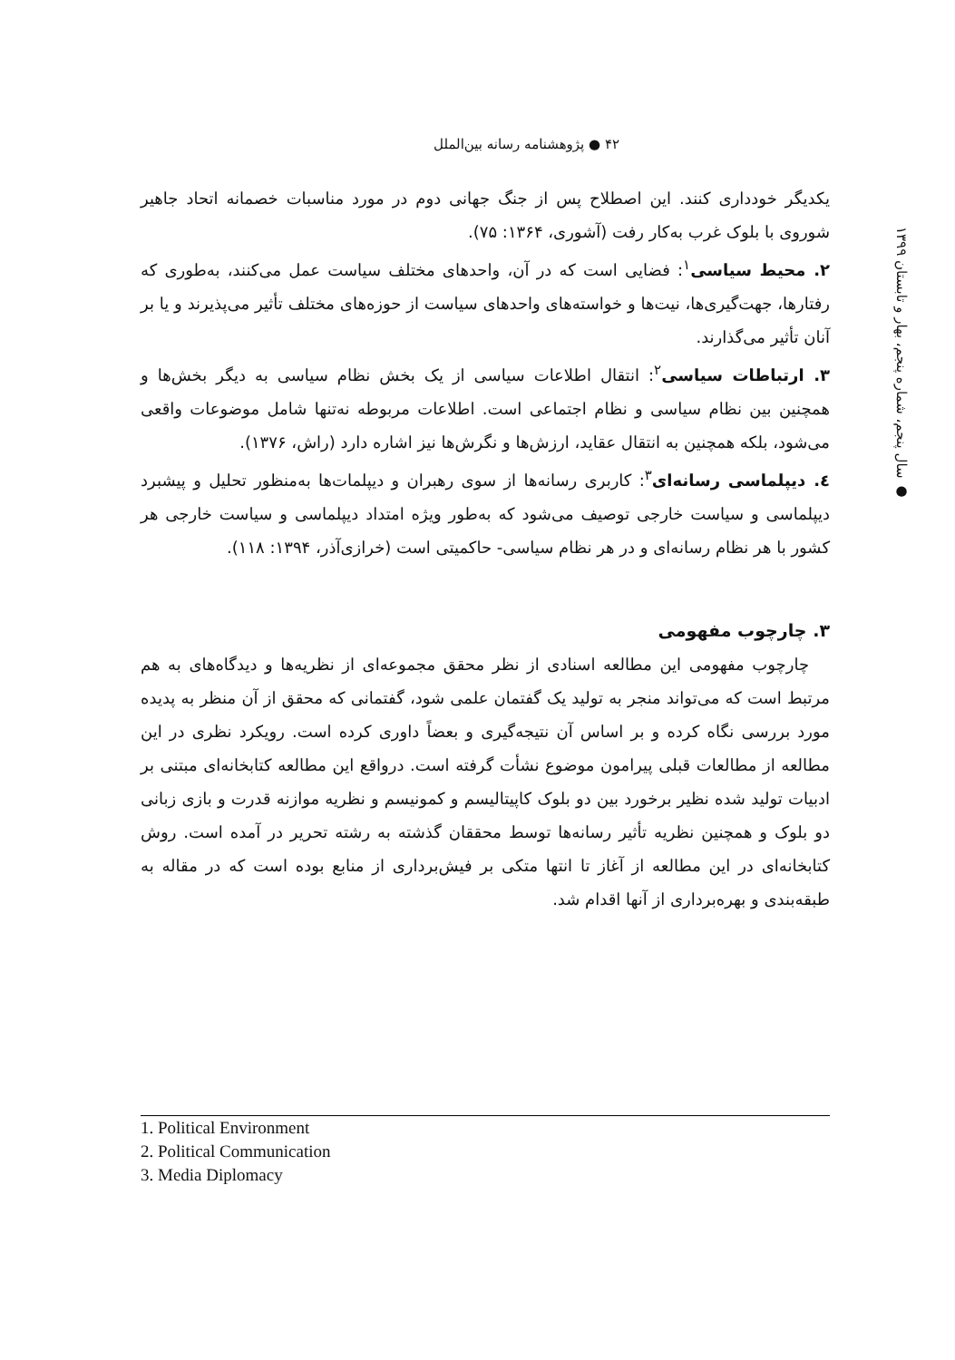۴۲ ● پژوهشنامه رسانه بین‌الملل
● سال پنجم، شماره پنجم، بهار و تابستان ۱۳۹۹
یکدیگر خودداری کنند. این اصطلاح پس از جنگ جهانی دوم در مورد مناسبات خصمانه اتحاد جاهیر شوروی با بلوک غرب به‌کار رفت (آشوری، ۱۳۶۴: ۷۵).
۲. محیط سیاسی<sup>۱</sup>: فضایی است که در آن، واحدهای مختلف سیاست عمل می‌کنند، به‌طوری که رفتارها، جهت‌گیری‌ها، نیت‌ها و خواسته‌های واحدهای سیاست از حوزه‌های مختلف تأثیر می‌پذیرند و یا بر آنان تأثیر می‌گذارند.
۳. ارتباطات سیاسی<sup>۲</sup>: انتقال اطلاعات سیاسی از یک بخش نظام سیاسی به دیگر بخش‌ها و همچنین بین نظام سیاسی و نظام اجتماعی است. اطلاعات مربوطه نه‌تنها شامل موضوعات واقعی می‌شود، بلکه همچنین به انتقال عقاید، ارزش‌ها و نگرش‌ها نیز اشاره دارد (راش، ۱۳۷۶).
٤. دیپلماسی رسانه‌ای<sup>۳</sup>: کاربری رسانه‌ها از سوی رهبران و دیپلمات‌ها به‌منظور تحلیل و پیشبرد دیپلماسی و سیاست خارجی توصیف می‌شود که به‌طور ویژه امتداد دیپلماسی و سیاست خارجی هر کشور با هر نظام رسانه‌ای و در هر نظام سیاسی- حاکمیتی است (خرازی‌آذر، ۱۳۹۴: ۱۱۸).
۳. چارچوب مفهومی
چارچوب مفهومی این مطالعه اسنادی از نظر محقق مجموعه‌ای از نظریه‌ها و دیدگاه‌های به هم مرتبط است که می‌تواند منجر به تولید یک گفتمان علمی شود، گفتمانی که محقق از آن منظر به پدیده مورد بررسی نگاه کرده و بر اساس آن نتیجه‌گیری و بعضاً داوری کرده است. رویکرد نظری در این مطالعه از مطالعات قبلی پیرامون موضوع نشأت گرفته است. درواقع این مطالعه کتابخانه‌ای مبتنی بر ادبیات تولید شده نظیر برخورد بین دو بلوک کاپیتالیسم و کمونیسم و نظریه موازنه قدرت و بازی زبانی دو بلوک و همچنین نظریه تأثیر رسانه‌ها توسط محققان گذشته به رشته تحریر در آمده است. روش کتابخانه‌ای در این مطالعه از آغاز تا انتها متکی بر فیش‌برداری از منابع بوده است که در مقاله به طبقه‌بندی و بهره‌برداری از آنها اقدام شد.
1. Political Environment
2. Political Communication
3. Media Diplomacy